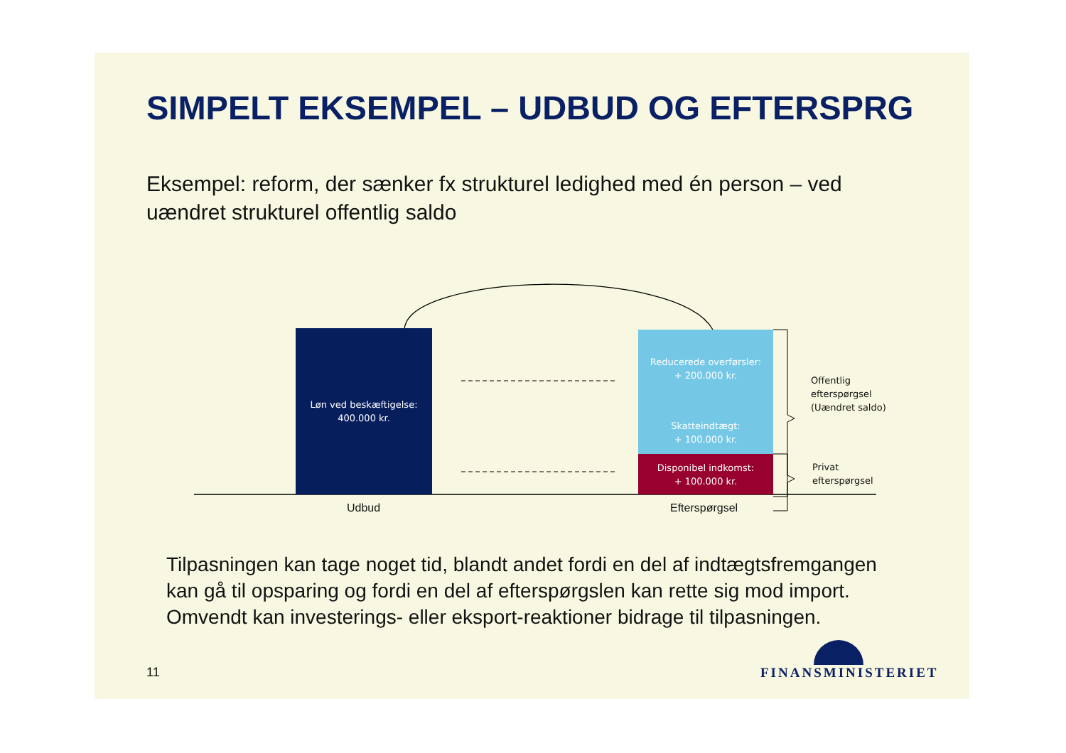SIMPELT EKSEMPEL – UDBUD OG EFTERSPRG
Eksempel: reform, der sænker fx strukturel ledighed med én person – ved uændret strukturel offentlig saldo
Løn ved beskæftigelse:
400.000 kr.
Reducerede overførsler:
+ 200.000 kr.
Skatteindtægt:
+ 100.000 kr.
Disponibel indkomst:
+ 100.000 kr.
Offentlig
efterspørgsel
(Uændret saldo)
Privat
efterspørgsel
Udbud Efterspørgsel
Tilpasningen kan tage noget tid, blandt andet fordi en del af indtægtsfremgangen kan gå til opsparing og fordi en del af efterspørgslen kan rette sig mod import. Omvendt kan investerings- eller eksport-reaktioner bidrage til tilpasningen.
11 FINANSMINISTERIET